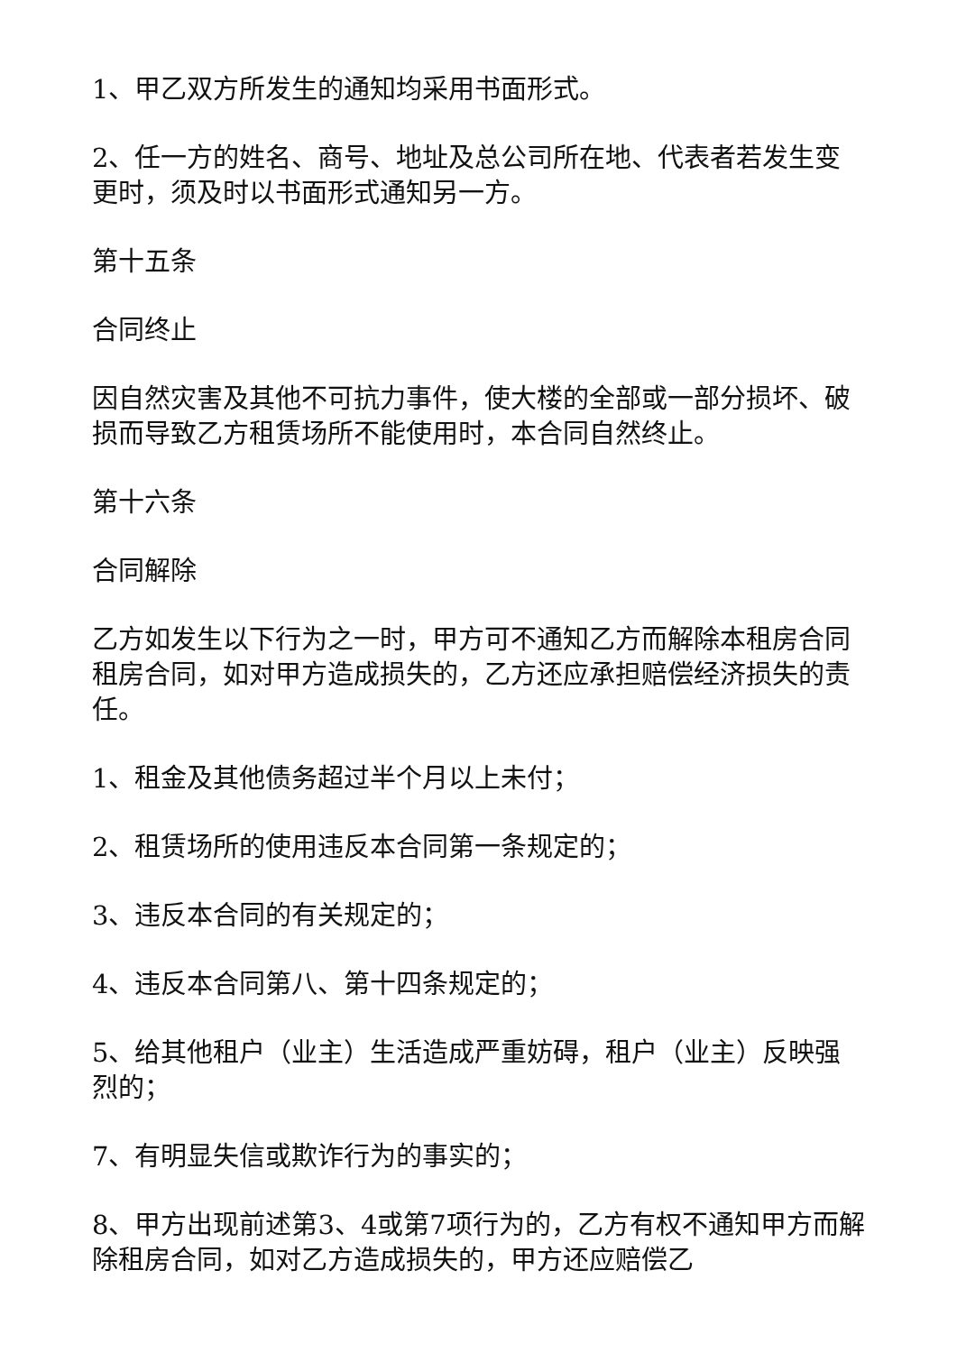1、甲乙双方所发生的通知均采用书面形式。
2、任一方的姓名、商号、地址及总公司所在地、代表者若发生变更时，须及时以书面形式通知另一方。
第十五条
合同终止
因自然灾害及其他不可抗力事件，使大楼的全部或一部分损坏、破损而导致乙方租赁场所不能使用时，本合同自然终止。
第十六条
合同解除
乙方如发生以下行为之一时，甲方可不通知乙方而解除本租房合同租房合同，如对甲方造成损失的，乙方还应承担赔偿经济损失的责任。
1、租金及其他债务超过半个月以上未付；
2、租赁场所的使用违反本合同第一条规定的；
3、违反本合同的有关规定的；
4、违反本合同第八、第十四条规定的；
5、给其他租户（业主）生活造成严重妨碍，租户（业主）反映强烈的；
7、有明显失信或欺诈行为的事实的；
8、甲方出现前述第3、4或第7项行为的，乙方有权不通知甲方而解除租房合同，如对乙方造成损失的，甲方还应赔偿乙